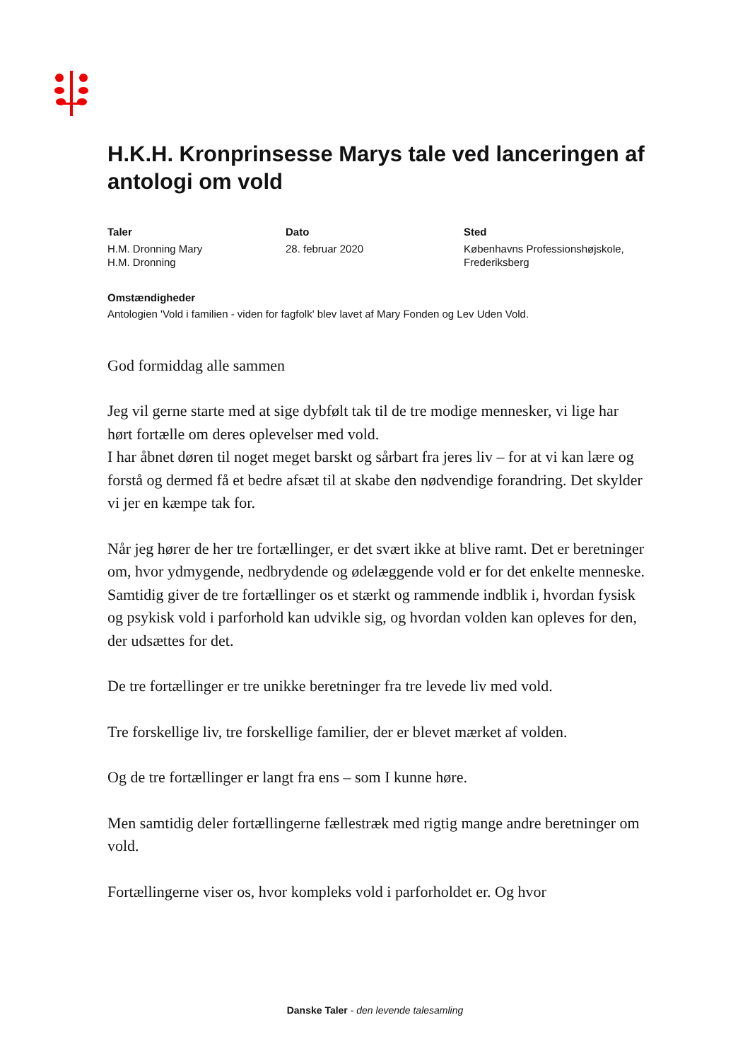H.K.H. Kronprinsesse Marys tale ved lanceringen af antologi om vold
Taler
H.M. Dronning Mary
H.M. Dronning
Dato
28. februar 2020
Sted
Københavns Professionshøjskole, Frederiksberg
Omstændigheder
Antologien 'Vold i familien - viden for fagfolk' blev lavet af Mary Fonden og Lev Uden Vold.
God formiddag alle sammen
Jeg vil gerne starte med at sige dybfølt tak til de tre modige mennesker, vi lige har hørt fortælle om deres oplevelser med vold.
I har åbnet døren til noget meget barskt og sårbart fra jeres liv – for at vi kan lære og forstå og dermed få et bedre afsæt til at skabe den nødvendige forandring. Det skylder vi jer en kæmpe tak for.
Når jeg hører de her tre fortællinger, er det svært ikke at blive ramt. Det er beretninger om, hvor ydmygende, nedbrydende og ødelæggende vold er for det enkelte menneske.
Samtidig giver de tre fortællinger os et stærkt og rammende indblik i, hvordan fysisk og psykisk vold i parforhold kan udvikle sig, og hvordan volden kan opleves for den, der udsættes for det.
De tre fortællinger er tre unikke beretninger fra tre levede liv med vold.
Tre forskellige liv, tre forskellige familier, der er blevet mærket af volden.
Og de tre fortællinger er langt fra ens – som I kunne høre.
Men samtidig deler fortællingerne fællestræk med rigtig mange andre beretninger om vold.
Fortællingerne viser os, hvor kompleks vold i parforholdet er. Og hvor
Danske Taler - den levende talesamling